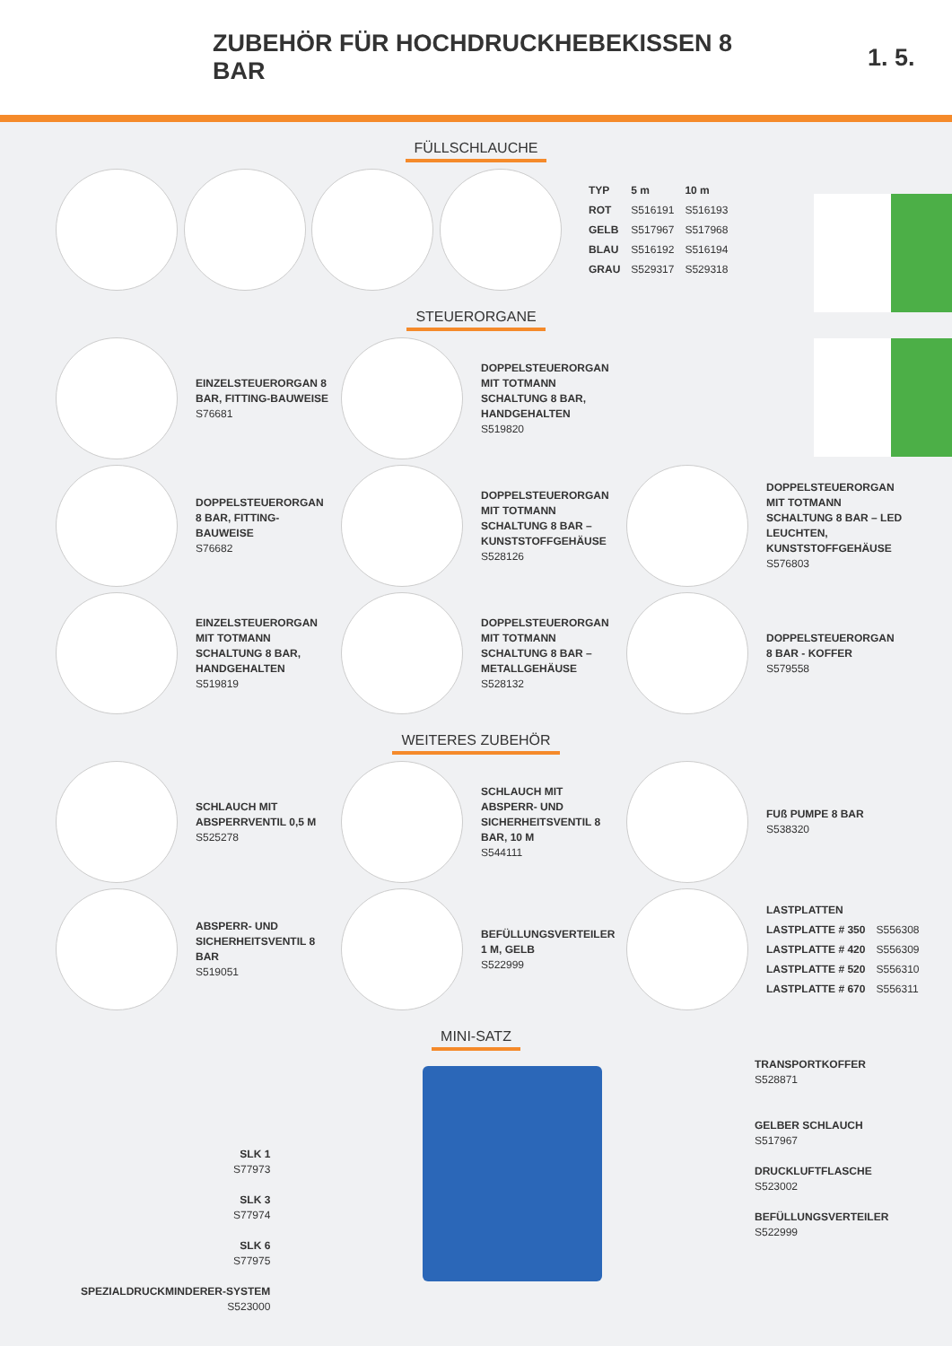ZUBEHÖR FÜR HOCHDRUCKHEBEKISSEN 8 BAR 1. 5.
FÜLLSCHLAUCHE
| TYP | 5 m | 10 m |
| --- | --- | --- |
| ROT | S516191 | S516193 |
| GELB | S517967 | S517968 |
| BLAU | S516192 | S516194 |
| GRAU | S529317 | S529318 |
STEUERORGANE
EINZELSTEUERORGAN 8 BAR, FITTING-BAUWEISE
S76681
DOPPELSTEUERORGAN MIT TOTMANN SCHALTUNG 8 BAR, HANDGEHALTEN
S519820
DOPPELSTEUERORGAN 8 BAR, FITTING-BAUWEISE
S76682
DOPPELSTEUERORGAN MIT TOTMANN SCHALTUNG 8 BAR – KUNSTSTOFFGEHÄUSE
S528126
DOPPELSTEUERORGAN MIT TOTMANN SCHALTUNG 8 BAR – LED LEUCHTEN, KUNSTSTOFFGEHÄUSE
S576803
EINZELSTEUERORGAN MIT TOTMANN SCHALTUNG 8 BAR, HANDGEHALTEN
S519819
DOPPELSTEUERORGAN MIT TOTMANN SCHALTUNG 8 BAR – METALLGEHÄUSE
S528132
DOPPELSTEUERORGAN 8 BAR - KOFFER
S579558
WEITERES ZUBEHÖR
SCHLAUCH MIT ABSPERRVENTIL 0,5 M
S525278
SCHLAUCH MIT ABSPERR- UND SICHERHEITSVENTIL 8 BAR, 10 M
S544111
FUß PUMPE 8 BAR
S538320
ABSPERR- UND SICHERHEITSVENTIL 8 BAR
S519051
BEFÜLLUNGSVERTEILER 1 M, GELB
S522999
| LASTPLATTEN | |
| LASTPLATTE # 350 | S556308 |
| LASTPLATTE # 420 | S556309 |
| LASTPLATTE # 520 | S556310 |
| LASTPLATTE # 670 | S556311 |
MINI-SATZ
SLK 1
S77973
SLK 3
S77974
SLK 6
S77975
SPEZIALDRUCKMINDERER-SYSTEM
S523000
TRANSPORTKOFFER
S528871
GELBER SCHLAUCH
S517967
DRUCKLUFTFLASCHE
S523002
BEFÜLLUNGSVERTEILER
S522999